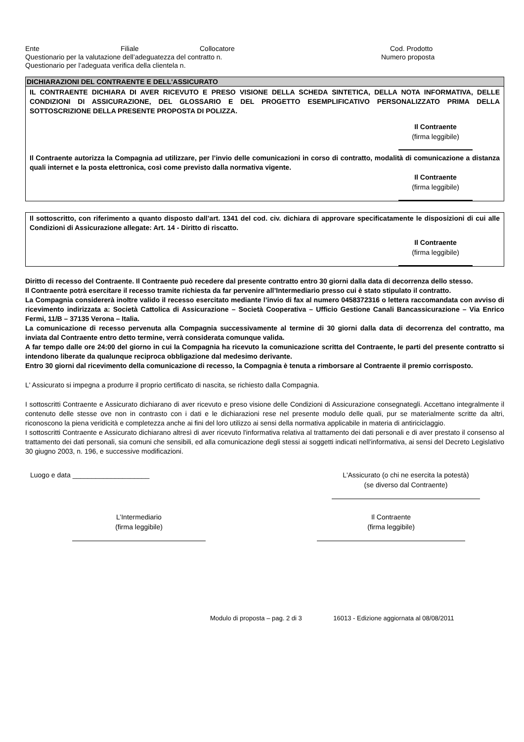Ente Filiale Collocatore Cod. Prodotto
Questionario per la valutazione dell’adeguatezza del contratto n. Numero proposta
Questionario per l’adeguata verifica della clientela n.
DICHIARAZIONI DEL CONTRAENTE E DELL'ASSICURATO
IL CONTRAENTE DICHIARA DI AVER RICEVUTO E PRESO VISIONE DELLA SCHEDA SINTETICA, DELLA NOTA INFORMATIVA, DELLE CONDIZIONI DI ASSICURAZIONE, DEL GLOSSARIO E DEL PROGETTO ESEMPLIFICATIVO PERSONALIZZATO PRIMA DELLA SOTTOSCRIZIONE DELLA PRESENTE PROPOSTA DI POLIZZA.
Il Contraente
(firma leggibile)
Il Contraente autorizza la Compagnia ad utilizzare, per l’invio delle comunicazioni in corso di contratto, modalità di comunicazione a distanza quali internet e la posta elettronica, così come previsto dalla normativa vigente.
Il Contraente
(firma leggibile)
Il sottoscritto, con riferimento a quanto disposto dall’art. 1341 del cod. civ. dichiara di approvare specificatamente le disposizioni di cui alle Condizioni di Assicurazione allegate: Art. 14 - Diritto di riscatto.
Il Contraente
(firma leggibile)
Diritto di recesso del Contraente. Il Contraente può recedere dal presente contratto entro 30 giorni dalla data di decorrenza dello stesso.
Il Contraente potrà esercitare il recesso tramite richiesta da far pervenire all’Intermediario presso cui è stato stipulato il contratto.
La Compagnia considererà inoltre valido il recesso esercitato mediante l’invio di fax al numero 0458372316 o lettera raccomandata con avviso di ricevimento indirizzata a: Società Cattolica di Assicurazione – Società Cooperativa – Ufficio Gestione Canali Bancassicurazione – Via Enrico Fermi, 11/B – 37135 Verona – Italia.
La comunicazione di recesso pervenuta alla Compagnia successivamente al termine di 30 giorni dalla data di decorrenza del contratto, ma inviata dal Contraente entro detto termine, verrà considerata comunque valida.
A far tempo dalle ore 24:00 del giorno in cui la Compagnia ha ricevuto la comunicazione scritta del Contraente, le parti del presente contratto si intendono liberate da qualunque reciproca obbligazione dal medesimo derivante.
Entro 30 giorni dal ricevimento della comunicazione di recesso, la Compagnia è tenuta a rimborsare al Contraente il premio corrisposto.
L' Assicurato si impegna a produrre il proprio certificato di nascita, se richiesto dalla Compagnia.
I sottoscritti Contraente e Assicurato dichiarano di aver ricevuto e preso visione delle Condizioni di Assicurazione consegnategli. Accettano integralmente il contenuto delle stesse ove non in contrasto con i dati e le dichiarazioni rese nel presente modulo delle quali, pur se materialmente scritte da altri, riconoscono la piena veridicità e completezza anche ai fini del loro utilizzo ai sensi della normativa applicabile in materia di antiriciclaggio.
I sottoscritti Contraente e Assicurato dichiarano altresì di aver ricevuto l'informativa relativa al trattamento dei dati personali e di aver prestato il consenso al trattamento dei dati personali, sia comuni che sensibili, ed alla comunicazione degli stessi ai soggetti indicati nell'informativa, ai sensi del Decreto Legislativo 30 giugno 2003, n. 196, e successive modificazioni.
Luogo e data ____________________ L'Assicurato (o chi ne esercita la potestà)
(se diverso dal Contraente)
L’Intermediario
(firma leggibile)
Il Contraente
(firma leggibile)
Modulo di proposta – pag. 2 di 3 16013 - Edizione aggiornata al 08/08/2011